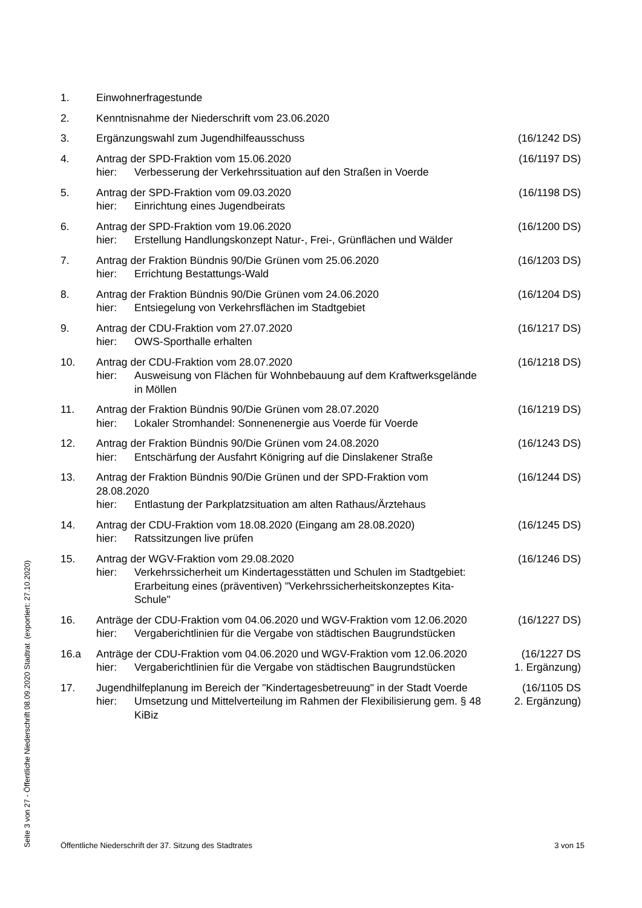1. Einwohnerfragestunde
2. Kenntnisnahme der Niederschrift vom 23.06.2020
3. Ergänzungswahl zum Jugendhilfeausschuss (16/1242 DS)
4. Antrag der SPD-Fraktion vom 15.06.2020
hier: Verbesserung der Verkehrssituation auf den Straßen in Voerde
(16/1197 DS)
5. Antrag der SPD-Fraktion vom 09.03.2020
hier: Einrichtung eines Jugendbeirats
(16/1198 DS)
6. Antrag der SPD-Fraktion vom 19.06.2020
hier: Erstellung Handlungskonzept Natur-, Frei-, Grünflächen und Wälder
(16/1200 DS)
7. Antrag der Fraktion Bündnis 90/Die Grünen vom 25.06.2020
hier: Errichtung Bestattungs-Wald
(16/1203 DS)
8. Antrag der Fraktion Bündnis 90/Die Grünen vom 24.06.2020
hier: Entsiegelung von Verkehrsflächen im Stadtgebiet
(16/1204 DS)
9. Antrag der CDU-Fraktion vom 27.07.2020
hier: OWS-Sporthalle erhalten
(16/1217 DS)
10. Antrag der CDU-Fraktion vom 28.07.2020
hier: Ausweisung von Flächen für Wohnbebauung auf dem Kraftwerksgelände in Möllen
(16/1218 DS)
11. Antrag der Fraktion Bündnis 90/Die Grünen vom 28.07.2020
hier: Lokaler Stromhandel: Sonnenenergie aus Voerde für Voerde
(16/1219 DS)
12. Antrag der Fraktion Bündnis 90/Die Grünen vom 24.08.2020
hier: Entschärfung der Ausfahrt Königring auf die Dinslakener Straße
(16/1243 DS)
13. Antrag der Fraktion Bündnis 90/Die Grünen und der SPD-Fraktion vom 28.08.2020
hier: Entlastung der Parkplatzsituation am alten Rathaus/Ärztehaus
(16/1244 DS)
14. Antrag der CDU-Fraktion vom 18.08.2020 (Eingang am 28.08.2020)
hier: Ratssitzungen live prüfen
(16/1245 DS)
15. Antrag der WGV-Fraktion vom 29.08.2020
hier: Verkehrssicherheit um Kindertagesstätten und Schulen im Stadtgebiet: Erarbeitung eines (präventiven) "Verkehrssicherheitskonzeptes Kita-Schule"
(16/1246 DS)
16. Anträge der CDU-Fraktion vom 04.06.2020 und WGV-Fraktion vom 12.06.2020
hier: Vergaberichtlinien für die Vergabe von städtischen Baugrundstücken
(16/1227 DS)
16.a Anträge der CDU-Fraktion vom 04.06.2020 und WGV-Fraktion vom 12.06.2020
hier: Vergaberichtlinien für die Vergabe von städtischen Baugrundstücken
(16/1227 DS
1. Ergänzung)
17. Jugendhilfeplanung im Bereich der "Kindertagesbetreuung" in der Stadt Voerde
hier: Umsetzung und Mittelverteilung im Rahmen der Flexibilisierung gem. § 48 KiBiz
(16/1105 DS
2. Ergänzung)
Öffentliche Niederschrift der 37. Sitzung des Stadtrates 3 von 15
Seite 3 von 27 - Öffentliche Niederschrift 08.09.2020 Stadtrat (exportiert: 27.10.2020)